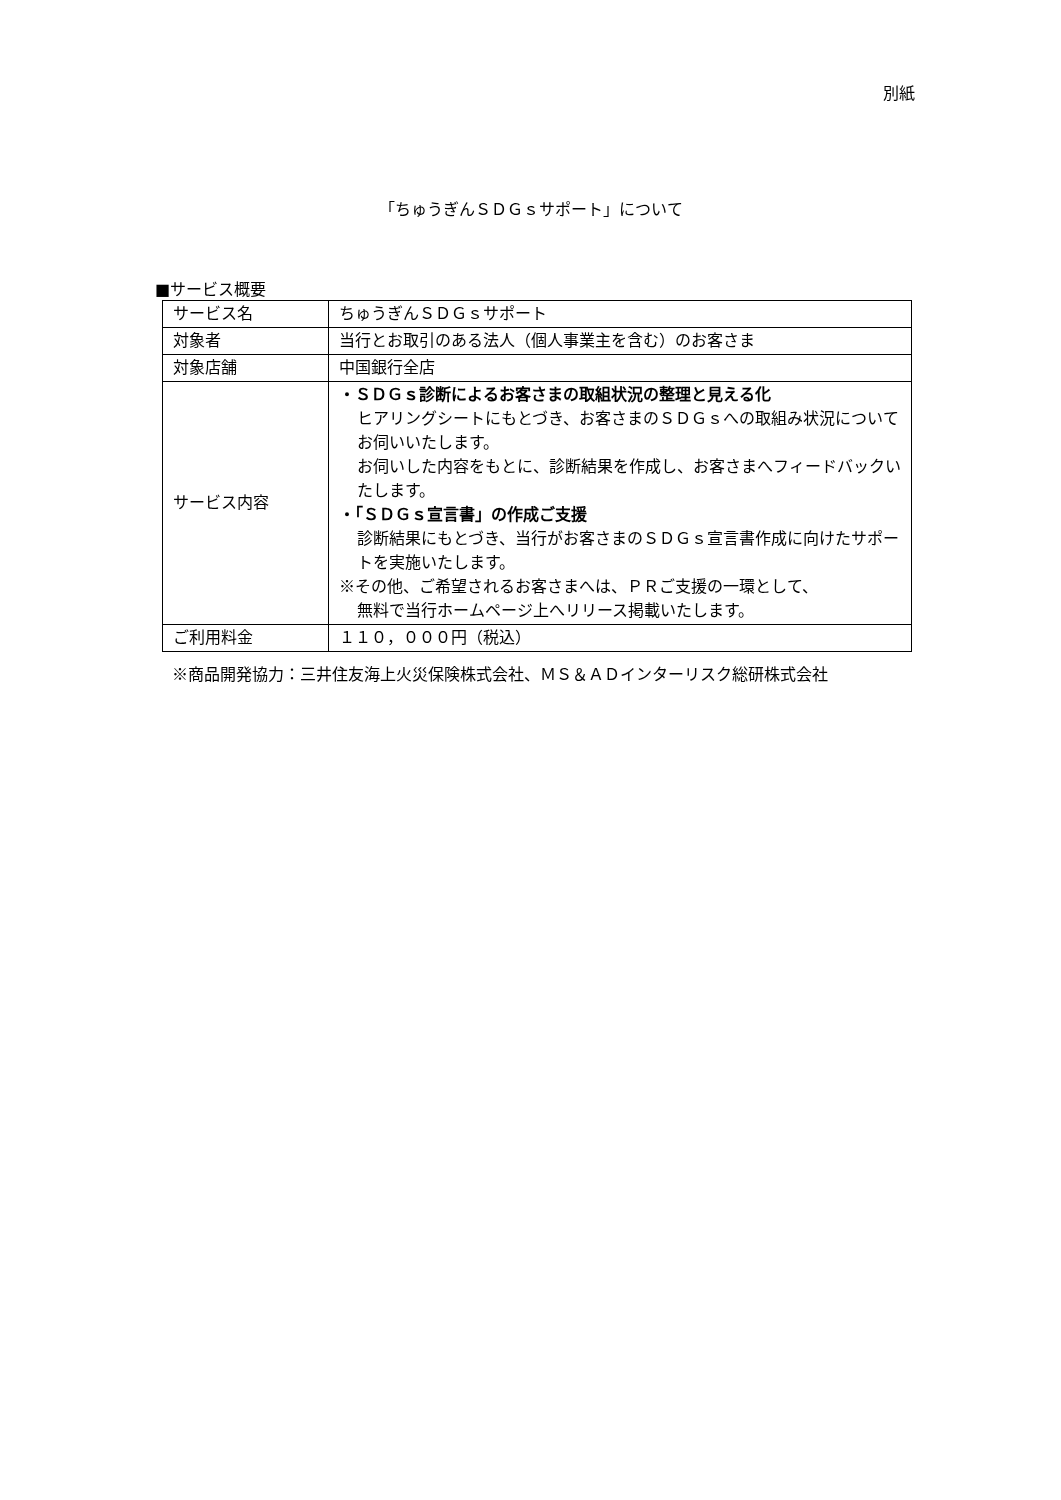別紙
「ちゅうぎんＳＤＧｓサポート」について
■サービス概要
| サービス名 | ちゅうぎんＳＤＧｓサポート |
| 対象者 | 当行とお取引のある法人（個人事業主を含む）のお客さま |
| 対象店舗 | 中国銀行全店 |
| サービス内容 | ・ＳＤＧｓ診断によるお客さまの取組状況の整理と見える化 ヒアリングシートにもとづき、お客さまのＳＤＧｓへの取組み状況についてお伺いいたします。 お伺いした内容をもとに、診断結果を作成し、お客さまへフィードバックいたします。 ・「ＳＤＧｓ宣言書」の作成ご支援 診断結果にもとづき、当行がお客さまのＳＤＧｓ宣言書作成に向けたサポートを実施いたします。 ※その他、ご希望されるお客さまへは、ＰＲご支援の一環として、 無料で当行ホームページ上へリリース掲載いたします。 |
| ご利用料金 | １１０，０００円（税込） |
※商品開発協力：三井住友海上火災保険株式会社、ＭＳ＆ＡＤインターリスク総研株式会社